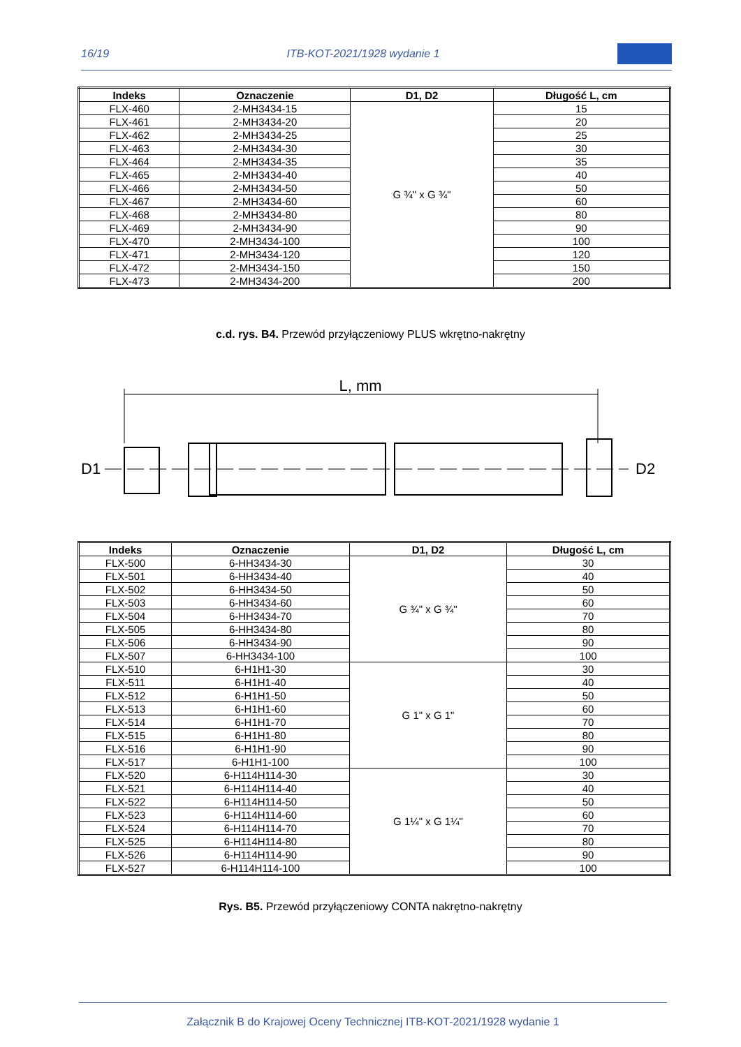16/19 ITB-KOT-2021/1928 wydanie 1
| Indeks | Oznaczenie | D1, D2 | Długość L, cm |
| --- | --- | --- | --- |
| FLX-460 | 2-MH3434-15 | G ¾" x G ¾" | 15 |
| FLX-461 | 2-MH3434-20 | | 20 |
| FLX-462 | 2-MH3434-25 | | 25 |
| FLX-463 | 2-MH3434-30 | | 30 |
| FLX-464 | 2-MH3434-35 | | 35 |
| FLX-465 | 2-MH3434-40 | | 40 |
| FLX-466 | 2-MH3434-50 | | 50 |
| FLX-467 | 2-MH3434-60 | | 60 |
| FLX-468 | 2-MH3434-80 | | 80 |
| FLX-469 | 2-MH3434-90 | | 90 |
| FLX-470 | 2-MH3434-100 | | 100 |
| FLX-471 | 2-MH3434-120 | | 120 |
| FLX-472 | 2-MH3434-150 | | 150 |
| FLX-473 | 2-MH3434-200 | | 200 |
c.d. rys. B4. Przewód przyłączeniowy PLUS wkrętno-nakrętny
L, mm
D1
D2
| Indeks | Oznaczenie | D1, D2 | Długość L, cm |
| --- | --- | --- | --- |
| FLX-500 | 6-HH3434-30 | G ¾" x G ¾" | 30 |
| FLX-501 | 6-HH3434-40 | | 40 |
| FLX-502 | 6-HH3434-50 | | 50 |
| FLX-503 | 6-HH3434-60 | | 60 |
| FLX-504 | 6-HH3434-70 | | 70 |
| FLX-505 | 6-HH3434-80 | | 80 |
| FLX-506 | 6-HH3434-90 | | 90 |
| FLX-507 | 6-HH3434-100 | | 100 |
| FLX-510 | 6-H1H1-30 | G 1" x G 1" | 30 |
| FLX-511 | 6-H1H1-40 | | 40 |
| FLX-512 | 6-H1H1-50 | | 50 |
| FLX-513 | 6-H1H1-60 | | 60 |
| FLX-514 | 6-H1H1-70 | | 70 |
| FLX-515 | 6-H1H1-80 | | 80 |
| FLX-516 | 6-H1H1-90 | | 90 |
| FLX-517 | 6-H1H1-100 | | 100 |
| FLX-520 | 6-H114H114-30 | G 1¼" x G 1¼" | 30 |
| FLX-521 | 6-H114H114-40 | | 40 |
| FLX-522 | 6-H114H114-50 | | 50 |
| FLX-523 | 6-H114H114-60 | | 60 |
| FLX-524 | 6-H114H114-70 | | 70 |
| FLX-525 | 6-H114H114-80 | | 80 |
| FLX-526 | 6-H114H114-90 | | 90 |
| FLX-527 | 6-H114H114-100 | | 100 |
Rys. B5. Przewód przyłączeniowy CONTA nakrętno-nakrętny
Załącznik B do Krajowej Oceny Technicznej ITB-KOT-2021/1928 wydanie 1